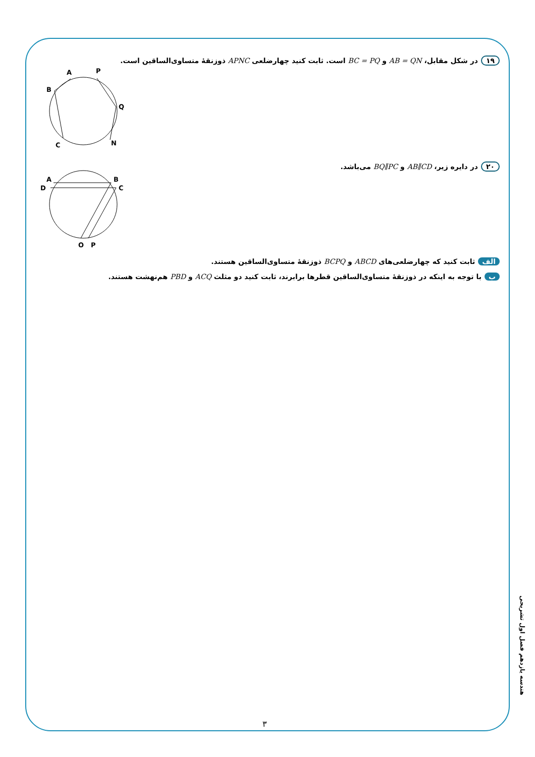۱۹ در شکل مقابل، AB = QN و BC = PQ است. ثابت کنید چهارضلعی APNC ذوزنقهٔ متساوی‌الساقین است.
A
P
B
Q
C
N
۲۰ در دایره زیر، AB∥CD و BQ∥PC می‌باشد.
A
B
D
C
Q
P
الف ثابت کنید که چهارضلعی‌های ABCD و BCPQ ذوزنقهٔ متساوی‌الساقین هستند.
ب با توجه به اینکه در ذوزنقهٔ متساوی‌الساقین قطرها برابرند، ثابت کنید دو مثلث ACQ و PBD هم‌نهشت هستند.
هندسه یازدهم فصل اول تشریحی
۳